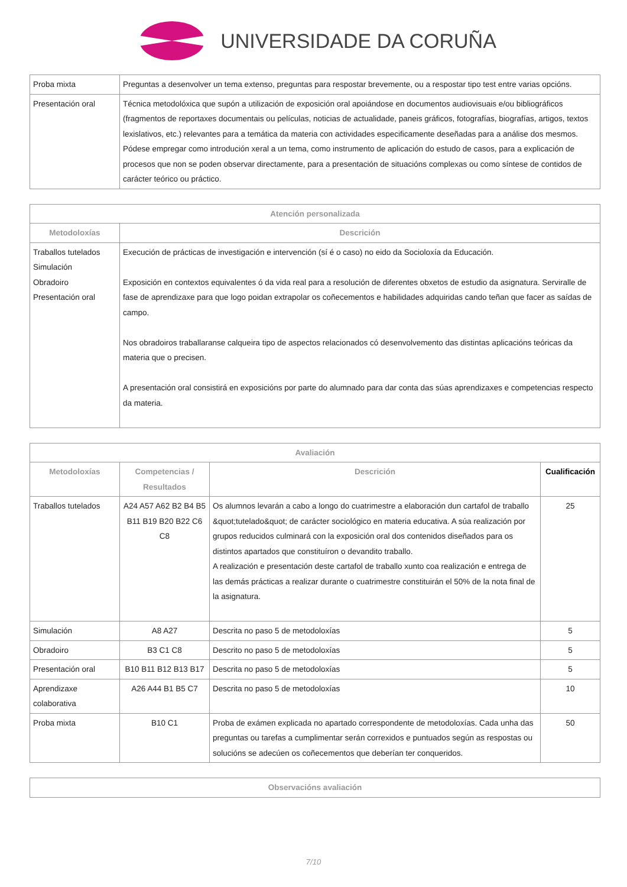UNIVERSIDADE DA CORUÑA
| Proba mixta | Preguntas a desenvolver un tema extenso, preguntas para respostar brevemente, ou a respostar tipo test entre varias opcións. |
| Presentación oral | Técnica metodolóxica que supón a utilización de exposición oral apoiándose en documentos audiovisuais e/ou bibliográficos (fragmentos de reportaxes documentais ou películas, noticias de actualidade, paneis gráficos, fotografías, biografías, artigos, textos lexislativos, etc.) relevantes para a temática da materia con actividades especificamente deseñadas para a análise dos mesmos. Pódese empregar como introdución xeral a un tema, como instrumento de aplicación do estudo de casos, para a explicación de procesos que non se poden observar directamente, para a presentación de situacións complexas ou como síntese de contidos de carácter teórico ou práctico. |
| Atención personalizada | |
| --- | --- |
| Metodoloxías | Descrición |
| Traballos tutelados Simulación Obradoiro Presentación oral | Execución de prácticas de investigación e intervención (sí é o caso) no eido da Socioloxía da Educación. Exposición en contextos equivalentes ó da vida real para a resolución de diferentes obxetos de estudio da asignatura. Serviralle de fase de aprendizaxe para que logo poidan extrapolar os coñecementos e habilidades adquiridas cando teñan que facer as saídas de campo. Nos obradoiros traballaranse calqueira tipo de aspectos relacionados có desenvolvemento das distintas aplicacións teóricas da materia que o precisen. A presentación oral consistirá en exposicións por parte do alumnado para dar conta das súas aprendizaxes e competencias respecto da materia. |
| Avaliación | | | |
| --- | --- | --- | --- |
| Metodoloxías | Competencias / Resultados | Descrición | Cualificación |
| Traballos tutelados | A24 A57 A62 B2 B4 B5 B11 B19 B20 B22 C6 C8 | Os alumnos levarán a cabo a longo do cuatrimestre a elaboración dun cartafol de traballo &quot;tutelado&quot; de carácter sociológico en materia educativa. A súa realización por grupos reducidos culminará con la exposición oral dos contenidos diseñados para os distintos apartados que constituíron o devandito traballo. A realización e presentación deste cartafol de traballo xunto coa realización e entrega de las demás prácticas a realizar durante o cuatrimestre constituirán el 50% de la nota final de la asignatura. | 25 |
| Simulación | A8 A27 | Descrita no paso 5 de metodoloxías | 5 |
| Obradoiro | B3 C1 C8 | Descrito no paso 5 de metodoloxías | 5 |
| Presentación oral | B10 B11 B12 B13 B17 | Descrita no paso 5 de metodoloxías | 5 |
| Aprendizaxe colaborativa | A26 A44 B1 B5 C7 | Descrita no paso 5 de metodoloxías | 10 |
| Proba mixta | B10 C1 | Proba de exámen explicada no apartado correspondente de metodoloxías. Cada unha das preguntas ou tarefas a cumplimentar serán correxidos e puntuados según as respostas ou solucións se adecúen os coñecementos que deberían ter conqueridos. | 50 |
| Observacións avaliación |
| --- |
7/10